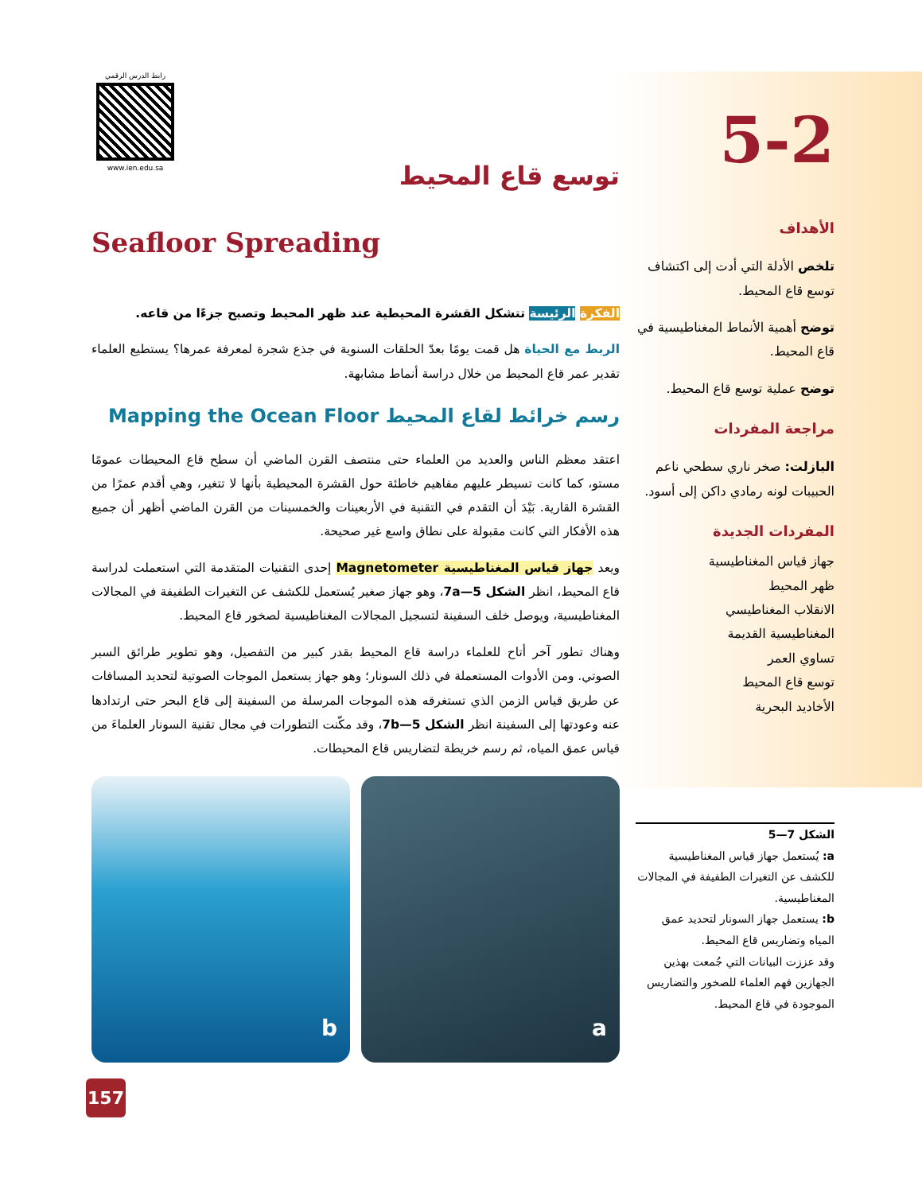رابط الدرس الرقمي
www.ien.edu.sa
5-2
الأهداف
تلخص الأدلة التي أدت إلى اكتشاف توسع قاع المحيط.
توضح أهمية الأنماط المغناطيسية في قاع المحيط.
توضح عملية توسع قاع المحيط.
مراجعة المفردات
البازلت: صخر ناري سطحي ناعم الحبيبات لونه رمادي داكن إلى أسود.
المفردات الجديدة
جهاز قياس المغناطيسية
ظهر المحيط
الانقلاب المغناطيسي
المغناطيسية القديمة
تساوي العمر
توسع قاع المحيط
الأخاديد البحرية
الشكل 7—5
a: يُستعمل جهاز قياس المغناطيسية للكشف عن التغيرات الطفيفة في المجالات المغناطيسية.
b: يستعمل جهاز السونار لتحديد عمق المياه وتضاريس قاع المحيط.
وقد عززت البيانات التي جُمعت بهذين الجهازين فهم العلماء للصخور والتضاريس الموجودة في قاع المحيط.
توسع قاع المحيط
Seafloor Spreading
الفكرة الرئيسة تتشكل القشرة المحيطية عند ظهر المحيط وتصبح جزءًا من قاعه.
الربط مع الحياة هل قمت يومًا بعدّ الحلقات السنوية في جذع شجرة لمعرفة عمرها؟ يستطيع العلماء تقدير عمر قاع المحيط من خلال دراسة أنماط مشابهة.
رسم خرائط لقاع المحيط Mapping the Ocean Floor
اعتقد معظم الناس والعديد من العلماء حتى منتصف القرن الماضي أن سطح قاع المحيطات عمومًا مستو، كما كانت تسيطر عليهم مفاهيم خاطئة حول القشرة المحيطية بأنها لا تتغير، وهي أقدم عمرًا من القشرة القارية. بَيْدَ أن التقدم في التقنية في الأربعينات والخمسينات من القرن الماضي أظهر أن جميع هذه الأفكار التي كانت مقبولة على نطاق واسع غير صحيحة.
ويعد جهاز قياس المغناطيسية Magnetometer إحدى التقنيات المتقدمة التي استعملت لدراسة قاع المحيط، انظر الشكل 7a—5، وهو جهاز صغير يُستعمل للكشف عن التغيرات الطفيفة في المجالات المغناطيسية، ويوصل خلف السفينة لتسجيل المجالات المغناطيسية لصخور قاع المحيط.
وهناك تطور آخر أتاح للعلماء دراسة قاع المحيط بقدر كبير من التفصيل، وهو تطوير طرائق السبر الصوتي. ومن الأدوات المستعملة في ذلك السونار؛ وهو جهاز يستعمل الموجات الصوتية لتحديد المسافات عن طريق قياس الزمن الذي تستغرقه هذه الموجات المرسلة من السفينة إلى قاع البحر حتى ارتدادها عنه وعودتها إلى السفينة انظر الشكل 7b—5، وقد مكّنت التطورات في مجال تقنية السونار العلماءَ من قياس عمق المياه، ثم رسم خريطة لتضاريس قاع المحيطات.
a b
157